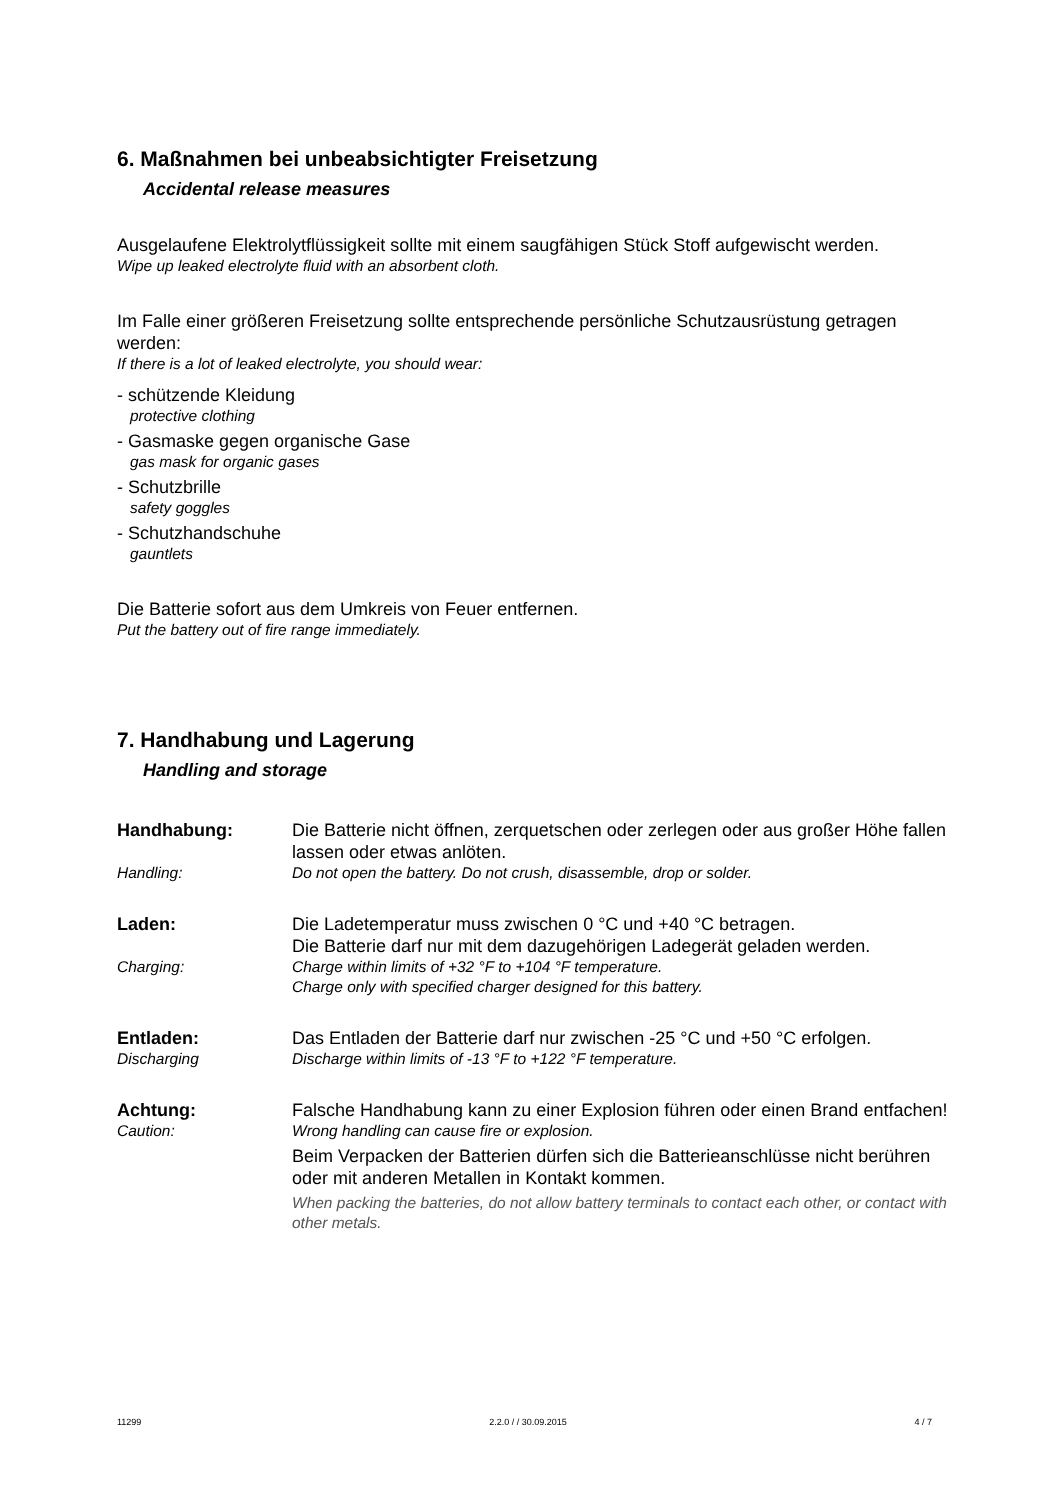6. Maßnahmen bei unbeabsichtigter Freisetzung
Accidental release measures
Ausgelaufene Elektrolytflüssigkeit sollte mit einem saugfähigen Stück Stoff aufgewischt werden.
Wipe up leaked electrolyte fluid with an absorbent cloth.
Im Falle einer größeren Freisetzung sollte entsprechende persönliche Schutzausrüstung getragen werden:
If there is a lot of leaked electrolyte, you should wear:
- schützende Kleidung
protective clothing
- Gasmaske gegen organische Gase
gas mask for organic gases
- Schutzbrille
safety goggles
- Schutzhandschuhe
gauntlets
Die Batterie sofort aus dem Umkreis von Feuer entfernen.
Put the battery out of fire range immediately.
7. Handhabung und Lagerung
Handling and storage
| Handhabung: | Die Batterie nicht öffnen, zerquetschen oder zerlegen oder aus großer Höhe fallen lassen oder etwas anlöten. |
| Handling: | Do not open the battery. Do not crush, disassemble, drop or solder. |
| Laden: | Die Ladetemperatur muss zwischen 0 °C und +40 °C betragen. Die Batterie darf nur mit dem dazugehörigen Ladegerät geladen werden. |
| Charging: | Charge within limits of +32 °F to +104 °F temperature. Charge only with specified charger designed for this battery. |
| Entladen: | Das Entladen der Batterie darf nur zwischen -25 °C und +50 °C erfolgen. |
| Discharging | Discharge within limits of -13 °F to +122 °F temperature. |
| Achtung: | Falsche Handhabung kann zu einer Explosion führen oder einen Brand entfachen! |
| Caution: | Wrong handling can cause fire or explosion. |
| | Beim Verpacken der Batterien dürfen sich die Batterieanschlüsse nicht berühren oder mit anderen Metallen in Kontakt kommen. |
| | When packing the batteries, do not allow battery terminals to contact each other, or contact with other metals. |
11299 2.2.0 / / 30.09.2015 4 / 7